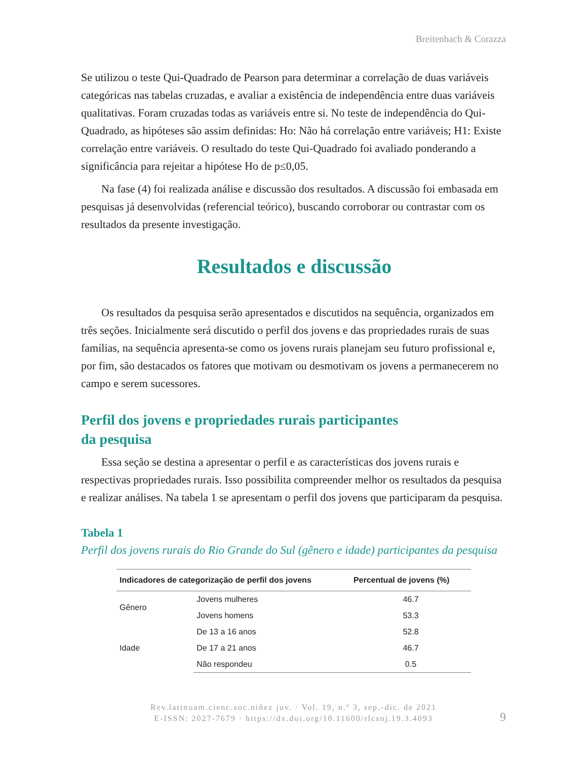Breitenbach & Corazza
Se utilizou o teste Qui-Quadrado de Pearson para determinar a correlação de duas variáveis categóricas nas tabelas cruzadas, e avaliar a existência de independência entre duas variáveis qualitativas. Foram cruzadas todas as variáveis entre si. No teste de independência do Qui-Quadrado, as hipóteses são assim definidas: Ho: Não há correlação entre variáveis; H1: Existe correlação entre variáveis. O resultado do teste Qui-Quadrado foi avaliado ponderando a significância para rejeitar a hipótese Ho de p≤0,05.
Na fase (4) foi realizada análise e discussão dos resultados. A discussão foi embasada em pesquisas já desenvolvidas (referencial teórico), buscando corroborar ou contrastar com os resultados da presente investigação.
Resultados e discussão
Os resultados da pesquisa serão apresentados e discutidos na sequência, organizados em três seções. Inicialmente será discutido o perfil dos jovens e das propriedades rurais de suas famílias, na sequência apresenta-se como os jovens rurais planejam seu futuro profissional e, por fim, são destacados os fatores que motivam ou desmotivam os jovens a permanecerem no campo e serem sucessores.
Perfil dos jovens e propriedades rurais participantes
da pesquisa
Essa seção se destina a apresentar o perfil e as características dos jovens rurais e respectivas propriedades rurais. Isso possibilita compreender melhor os resultados da pesquisa e realizar análises. Na tabela 1 se apresentam o perfil dos jovens que participaram da pesquisa.
Tabela 1
Perfil dos jovens rurais do Rio Grande do Sul (gênero e idade) participantes da pesquisa
| Indicadores de categorização de perfil dos jovens | | Percentual de jovens (%) |
| --- | --- | --- |
| Gênero | Jovens mulheres | 46.7 |
| | Jovens homens | 53.3 |
| Idade | De 13 a 16 anos | 52.8 |
| | De 17 a 21 anos | 46.7 |
| | Não respondeu | 0.5 |
Rev.latinoam.cienc.soc.niñez juv. · Vol. 19, n.º 3, sep.-dic. de 2021
E-ISSN: 2027-7679 · https://dx.doi.org/10.11600/rlcsnj.19.3.4093
9